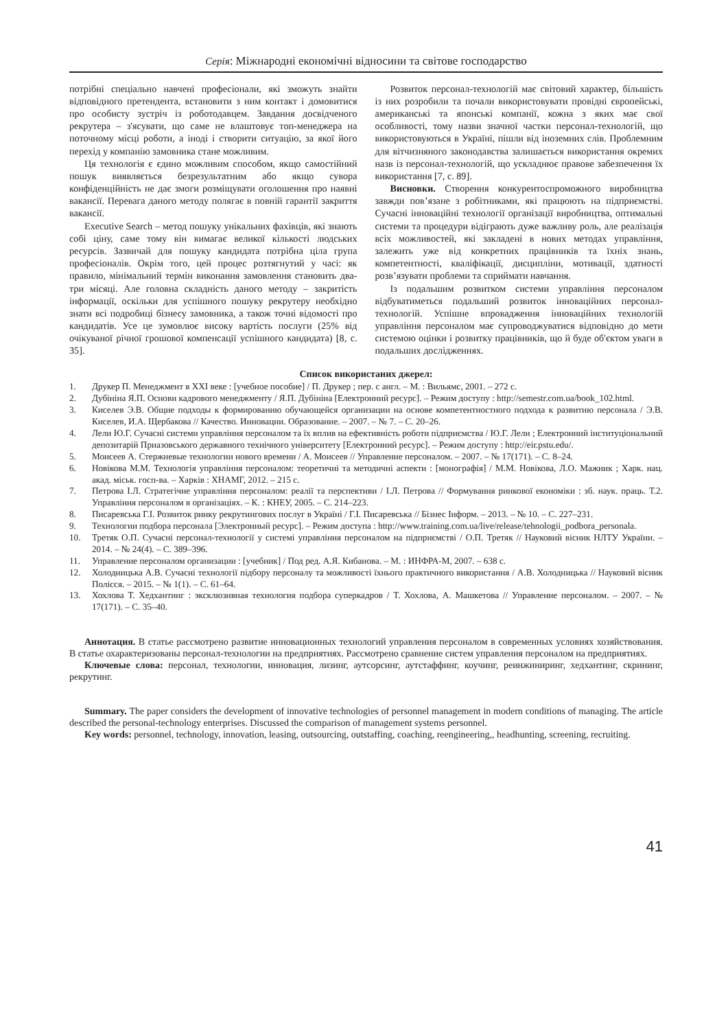Серія: Міжнародні економічні відносини та світове господарство
потрібні спеціально навчені професіонали, які зможуть знайти відповідного претендента, встановити з ним контакт і домовитися про особисту зустріч із роботодавцем. Завдання досвідченого рекрутера – з'ясувати, що саме не влаштовує топ-менеджера на поточному місці роботи, а іноді і створити ситуацію, за якої його перехід у компанію замовника стане можливим.
Ця технологія є єдино можливим способом, якщо самостійний пошук виявляється безрезультатним або якщо сувора конфіденційність не дає змоги розміщувати оголошення про наявні вакансії. Перевага даного методу полягає в повній гарантії закриття вакансії.
Executive Search – метод пошуку унікальних фахівців, які знають собі ціну, саме тому він вимагає великої кількості людських ресурсів. Зазвичай для пошуку кандидата потрібна ціла група професіоналів. Окрім того, цей процес розтягнутий у часі: як правило, мінімальний термін виконання замовлення становить два-три місяці. Але головна складність даного методу – закритість інформації, оскільки для успішного пошуку рекрутеру необхідно знати всі подробиці бізнесу замовника, а також точні відомості про кандидатів. Усе це зумовлює високу вартість послуги (25% від очікуваної річної грошової компенсації успішного кандидата) [8, с. 35].
Розвиток персонал-технологій має світовий характер, більшість із них розробили та почали використовувати провідні європейські, американські та японські компанії, кожна з яких має свої особливості, тому назви значної частки персонал-технологій, що використовуються в Україні, пішли від іноземних слів. Проблемним для вітчизняного законодавства залишається використання окремих назв із персонал-технологій, що ускладнює правове забезпечення їх використання [7, с. 89].
Висновки. Створення конкурентоспроможного виробництва завжди пов’язане з робітниками, які працюють на підприємстві. Сучасні інноваційні технології організації виробництва, оптимальні системи та процедури відіграють дуже важливу роль, але реалізація всіх можливостей, які закладені в нових методах управління, залежить уже від конкретних працівників та їхніх знань, компетентності, кваліфікації, дисципліни, мотивації, здатності розв’язувати проблеми та сприймати навчання.
Із подальшим розвитком системи управління персоналом відбуватиметься подальший розвиток інноваційних персонал-технологій. Успішне впровадження інноваційних технологій управління персоналом має супроводжуватися відповідно до мети системою оцінки і розвитку працівників, що й буде об'єктом уваги в подальших дослідженнях.
Список використаних джерел:
1. Друкер П. Менеджмент в XXI веке : [учебное пособие] / П. Друкер ; пер. с англ. – М. : Вильямс, 2001. – 272 с.
2. Дубініна Я.П. Основи кадрового менеджменту / Я.П. Дубініна [Електронний ресурс]. – Режим доступу : http://semestr.com.ua/book_102.html.
3. Киселев Э.В. Общие подходы к формированию обучающейся организации на основе компетентностного подхода к развитию персонала / Э.В. Киселев, И.А. Щербакова // Качество. Инновации. Образование. – 2007. – № 7. – С. 20–26.
4. Лели Ю.Г. Сучасні системи управління персоналом та їх вплив на ефективність роботи підприємства / Ю.Г. Лели ; Електронний інституціональний депозитарій Приазовського державного технічного університету [Електронний ресурс]. – Режим доступу : http://eir.pstu.edu/.
5. Моисеев А. Стержневые технологии нового времени / А. Моисеев // Управление персоналом. – 2007. – № 17(171). – С. 8–24.
6. Новікова М.М. Технологія управління персоналом: теоретичні та методичні аспекти : [монографія] / М.М. Новікова, Л.О. Мажник ; Харк. нац. акад. міськ. госп-ва. – Харків : ХНАМГ, 2012. – 215 с.
7. Петрова І.Л. Стратегічне управління персоналом: реалії та перспективи / І.Л. Петрова // Формування ринкової економіки : зб. наук. праць. Т.2. Управління персоналом в організаціях. – К. : КНЕУ, 2005. – С. 214–223.
8. Писаревська Г.І. Розвиток ринку рекрутингових послуг в Україні / Г.І. Писаревська // Бізнес Інформ. – 2013. – № 10. – С. 227–231.
9. Технологии подбора персонала [Электронный ресурс]. – Режим доступа : http://www.training.com.ua/live/release/tehnologii_podbora_personala.
10. Третяк О.П. Сучасні персонал-технології у системі управління персоналом на підприємстві / О.П. Третяк // Науковий вісник НЛТУ України. – 2014. – № 24(4). – С. 389–396.
11. Управление персоналом организации : [учебник] / Под ред. А.Я. Кибанова. – М. : ИНФРА-М, 2007. – 638 с.
12. Холодницька А.В. Сучасні технології підбору персоналу та можливості їхнього практичного використання / А.В. Холодницька // Науковий вісник Полісся. – 2015. – № 1(1). – С. 61–64.
13. Хохлова Т. Хедхантинг : эксклюзивная технология подбора суперкадров / Т. Хохлова, А. Машкетова // Управление персоналом. – 2007. – № 17(171). – С. 35–40.
Аннотация. В статье рассмотрено развитие инновационных технологий управления персоналом в современных условиях хозяйствования. В статье охарактеризованы персонал-технологии на предприятиях. Рассмотрено сравнение систем управления персоналом на предприятиях.
Ключевые слова: персонал, технологии, инновация, лизинг, аутсорсинг, аутстаффинг, коучинг, реинжиниринг, хедхантинг, скрининг, рекрутинг.
Summary. The paper considers the development of innovative technologies of personnel management in modern conditions of managing. The article described the personal-technology enterprises. Discussed the comparison of management systems personnel.
Key words: personnel, technology, innovation, leasing, outsourcing, outstaffing, coaching, reengineering,, headhunting, screening, recruiting.
41